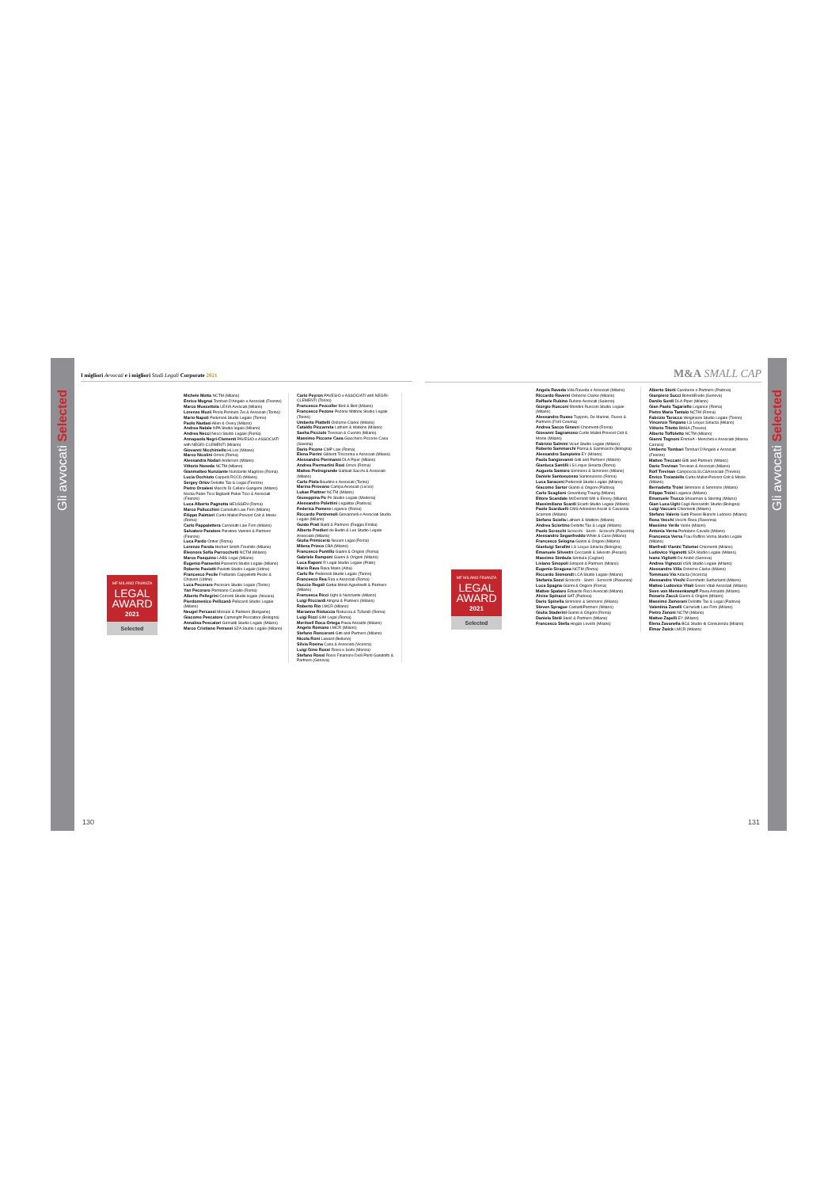Gli avvocati Selected
I migliori Avvocati e i migliori Studi Legali Corporate 2021
MF MILANO FINANZA
LEGAL
AWARD
2021
Selected
Michele Motta NCTM (Milano)
Enrico Mugnai Tombari D'Angelo e Associati (Firenze)
Marco Muscettola LEXIA Avvocati (Milano)
Lorenzo Muzii Pirola Pennuto Zei & Associati (Torino)
Mario Napoli Pedersoli Studio Legale (Torino)
Paolo Nastasi Allen & Overy (Milano)
Andrea Natale NPA Studio legale (Milano)
Andrea Necci Necci Studio Legale (Roma)
Annapaola Negri-Clementi PAVESIO e ASSOCIATI with NEGRI-CLEMENTI (Milano)
Giovanni Nicchiniello Hi.Lex (Milano)
Marco Nicolini Orrick (Roma)
Alessandra Nodari Andersen (Milano)
Vittorio Noseda NCTM (Milano)
Gianmatteo Nunziante Nunziante Magrone (Roma)
Lucia Occhiuto Cappelli RCCD (Milano)
Sergey Orlov Deloitte Tax & Legal (Firenze)
Pietro Orzalesi Macchi Di Cellere Gangemi (Milano)
Nicola Pabis Ticci Bigliardi Pabis Ticci & Associati (Firenze)
Luca Alberto Pagnotta HEUSSEN (Roma)
Marco Pallucchini Carnelutti Law Firm (Milano)
Filippo Palmieri Curtis Mallet-Prevost Colt & Mosle (Roma)
Carlo Pappalettera Carnelutti Law Firm (Milano)
Salvatore Paratore Paratore Vannini & Partners (Firenze)
Luca Pardo Ontier (Roma)
Lorenzo Parola Herbert Smith Freehills (Milano)
Eleonora Sofia Parrocchetti NCTM (Milano)
Marco Pasquino LABS Legal (Milano)
Eugenio Passerini Passerini Studio Legale (Milano)
Roberto Paviotti Paviotti Studio Legale (Udine)
Francesco Pecile Fruttarolo Cappelletti Pecile & Chiavon (Udine)
Luca Pecoraro Pecoraro Studio Legale (Torino)
Yan Pecoraro Portolano Cavallo (Roma)
Alberto Pellegrini Correnti Studio legale (Novara)
Pierdomenico Pellicanò Pellicanò Studio Legale (Milano)
Neugel Percassi Missale & Partners (Bergamo)
Giacomo Pescatore Cartwright Pescatore (Bologna)
Annalisa Pescatori Grimaldi Studio Legale (Milano)
Marco Cristiano Petrassi SZA Studio Legale (Milano)
Carlo Peyron PAVESIO e ASSOCIATI with NEGRI-CLEMENTI (Torino)
Francesco Pezcoller Bird & Bird (Milano)
Francesco Pezone Pezone Mittone Studio Legale (Torino)
Umberto Piattelli Osborne Clarke (Milano)
Cataldo Piccarreta Latham & Watkins (Milano)
Sasha Picciolo Trevisan & Cuonzo (Milano)
Massimo Piccone Casa Giacchero Piccone Casa (Savona)
Dario Picone CMP Law (Roma)
Elena Pierini Giliberti Triscornia e Associati (Milano)
Alessandro Piermanni DLA Piper (Milano)
Andrea Piermartini Rosi Orrick (Roma)
Matteo Pietrogrande Galbiati Sacchi & Associati (Milano)
Carlo Piola Boudino e Associati (Torino)
Marina Pirovano Campa Avvocati (Lecco)
Lukas Plattner NCTM (Milano)
Giuseppina Po Po Studio Legale (Modena)
Alessandro Polettini Legalitax (Padova)
Federica Pomero Legance (Roma)
Riccardo Pontremoli Giovannelli e Associati Studio Legale (Milano)
Guido Prati Baldi & Partners (Reggio Emilia)
Alberto Predieri de Bedin & Lee Studio Legale Associato (Milano)
Giulia Primicerio Nexum Legal (Roma)
Milena Prisco CBA (Milano)
Francesco Puntillo Gianni & Origoni (Roma)
Gabriele Ramponi Gianni & Origoni (Milano)
Luca Raponi R Legal Studio Legale (Prato)
Mario Rava Rava Mario (Alba)
Carlo Re Pedersoli Studio Legale (Torino)
Francesco Rea Rea e Associati (Roma)
Duccio Regoli Gattai Minoli Agostinelli & Partners (Milano)
Francesca Ricci Ughi & Nunziante (Milano)
Luigi Ricciardi Atrigna & Partners (Milano)
Roberto Rio LMCR (Milano)
Marianna Ristuccia Ristuccia & Tufarelli (Roma)
Luigi Rizzi GIM Legal (Roma)
Meritxell Roca Ortega Pavia Ansaldo (Milano)
Angelo Romano LMCR (Milano)
Stefano Roncoroni Gitti and Partners (Milano)
Nicola Roni Laward (Belluno)
Silvia Rosina Casa & Associati (Vicenza)
Luigi Gino Rossi Rossi e Sorbi (Monza)
Stefano Rossi Rossi Finamore Delli Ponti Gandolfo & Partners (Genova)
130
M&A SMALL CAP
MF MILANO FINANZA
LEGAL
AWARD
2021
Selected
Angela Raveda Villa Raveda e Associati (Milano)
Riccardo Raversi Osborne Clarke (Milano)
Raffaele Rubino Rubino Avvocati (Salerno)
Giorgio Rusconi Mondini Rusconi Studio Legale (Milano)
Alessandro Russo Tupponi, De Marinis, Russo & Partners (Forlì Cesena)
Andrea Sacco Ginevri Chiomenti (Roma)
Giovanni Sagramoso Curtis Mallet-Prevost Colt & Mosle (Milano)
Fabrizio Salmini Vicari Studio Legale (Milano)
Roberto Sammarchi Parma & Sammarchi (Bologna)
Alessandro Sampietro EY (Milano)
Paola Sangiovanni Gitti and Partners (Milano)
Gianluca Santilli LS Lexjus Sinacta (Roma)
Augusta Santoro Simmons & Simmons (Milano)
Daniele Santosuosso Santosuosso (Roma)
Luca Saraceni Pedersoli Studio Legale (Milano)
Giacomo Sartor Gianni & Origoni (Padova)
Carlo Scaglioni Greenberg Traurig (Milano)
Ettore Scandale McDermott Will & Emery (Milano)
Massimiliano Scardi Scardi Studio Legale (Milano)
Paolo Scarduelli CMS Adonnino Ascoli & Cavasola Scamoni (Milano)
Stefano Sciolla Latham & Watkins (Milano)
Andrea Sciortino Deloitte Tax & Legal (Milano)
Paolo Scrocchi Scrocchi - Sozzi - Scrocchi (Piacenza)
Alessandro Seganfreddo White & Case (Milano)
Francesco Selogna Gianni & Origoni (Milano)
Gianluigi Serafini LS Lexjus Sinacta (Bologna)
Emanuele Silvestri Ceccarelli & Silvestri (Pesaro)
Massimo Simbula Simbula (Cagliari)
Liviano Sinopoli Sinopoli & Partners (Milano)
Eugenio Siragusa NCTM (Roma)
Riccardo Sismondi LCA Studio Legale (Milano)
Stefania Sozzi Scrocchi - Sozzi - Scrocchi (Piacenza)
Luca Spagna Gianni & Origoni (Roma)
Matteo Spataro Edoardo Ricci Avvocati (Milano)
Alvise Spinazzi SAT (Padova)
Dario Spinella Simmons & Simmons (Milano)
Steven Sprague CastaldiPartners (Milano)
Giulia Staderini Gianni & Origoni (Roma)
Daniela Stelé Stelé & Partners (Milano)
Francesco Stella Hogan Lovells (Milano)
Alberto Storti Carobene e Partners (Padova)
Gianpiero Succi BonelliErede (Genova)
Danilo Surdi DLA Piper (Milano)
Gian Paolo Tagariello Legance (Roma)
Pietro Maria Tantalo NCTM (Roma)
Fabrizio Tarocco Weigmann Studio Legale (Torino)
Vincenzo Timpano LS Lexjus Sinacta (Milano)
Vittorio Titotto BM&A (Treviso)
Alberto Toffoletto NCTM (Milano)
Gianni Tognoni EmmeA - Menchini e Associati (Massa Carrara)
Umberto Tombari Tombari D'Angelo e Associati (Firenze)
Matteo Treccani Gitti and Partners (Milano)
Dario Trevisan Trevisan & Associati (Milano)
Rolf Trevisan Campoccia SLC&Associati (Treviso)
Enrico Troianiello Curtis Mallet-Prevost Colt & Mosle (Milano)
Bernadetta Troisi Simmons & Simmons (Milano)
Filippo Troisi Legance (Milano)
Emanuele Trucco Shearman & Sterling (Milano)
Gian Luca Ughi Cagli Alessandri Studio (Bologna)
Luigi Vaccaro Chiomenti (Milano)
Stefano Valerio Gatti Pavesi Bianchi Ludovici (Milano)
Rosa Vecchi Vecchi Rosa (Ravenna)
Massimo Verile Verile (Milano)
Antonia Verna Portolano Cavallo (Milano)
Francesca Verna Frau Ruffino Verna Studio Legale (Milano)
Manfredi Vianini Tolomei Chiomenti (Milano)
Ludovico Viganotti SZA Studio Legale (Milano)
Ivano Vigliotti De André (Genova)
Andrea Vignozzi VGN Studio Legale (Milano)
Alessandro Villa Osborne Clarke (Milano)
Tommaso Vio Adacta (Vicenza)
Alessandro Vischi Eversheds Sutherland (Milano)
Matteo Ludovico Vitali Greco Vitali Associati (Milano)
Sven von Mensenkampff Pavia Ansaldo (Milano)
Rosario Zaccà Gianni & Origoni (Milano)
Massimo Zamorani Deloitte Tax & Legal (Padova)
Valentina Zanelli Carnelutti Law Firm (Milano)
Pietro Zanoni NCTM (Milano)
Matteo Zapelli EY (Milano)
Elena Zavanella BC& Studio di Consulenza (Milano)
Elmar Zwick LMCR (Milano)
131
Gli avvocati Selected